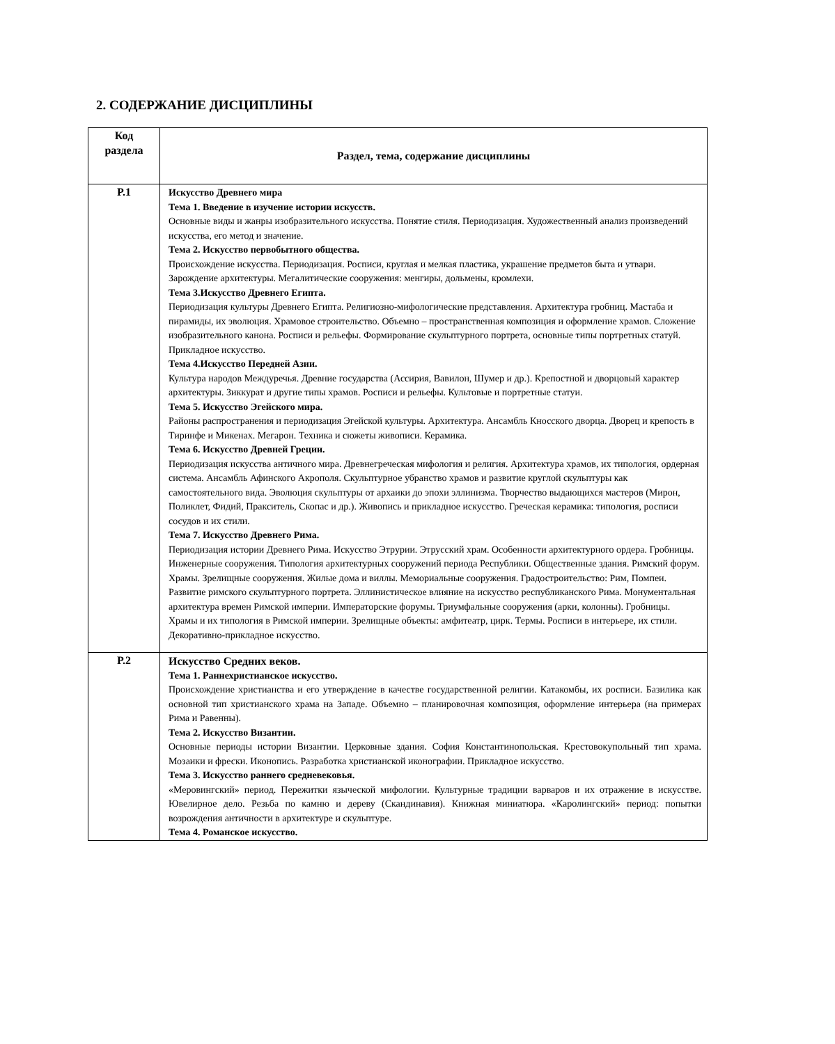2. СОДЕРЖАНИЕ ДИСЦИПЛИНЫ
| Код раздела | Раздел, тема, содержание дисциплины |
| --- | --- |
| Р.1 | Искусство Древнего мира Тема 1. Введение в изучение истории искусств. Основные виды и жанры изобразительного искусства. Понятие стиля. Периодизация. Художественный анализ произведений искусства, его метод и значение. Тема 2. Искусство первобытного общества. Происхождение искусства. Периодизация. Росписи, круглая и мелкая пластика, украшение предметов быта и утвари. Зарождение архитектуры. Мегалитические сооружения: менгиры, дольмены, кромлехи. Тема 3.Искусство Древнего Египта. Периодизация культуры Древнего Египта. Религиозно-мифологические представления. Архитектура гробниц. Мастаба и пирамиды, их эволюция. Храмовое строительство. Объемно – пространственная композиция и оформление храмов. Сложение изобразительного канона. Росписи и рельефы. Формирование скульптурного портрета, основные типы портретных статуй. Прикладное искусство. Тема 4.Искусство Передней Азии. Культура народов Междуречья. Древние государства (Ассирия, Вавилон, Шумер и др.). Крепостной и дворцовый характер архитектуры. Зиккурат и другие типы храмов. Росписи и рельефы. Культовые и портретные статуи. Тема 5. Искусство Эгейского мира. Районы распространения и периодизация Эгейской культуры. Архитектура. Ансамбль Кносского дворца. Дворец и крепость в Тиринфе и Микенах. Мегарон. Техника и сюжеты живописи. Керамика. Тема 6. Искусство Древней Греции. Периодизация искусства античного мира. Древнегреческая мифология и религия. Архитектура храмов, их типология, ордерная система. Ансамбль Афинского Акрополя. Скульптурное убранство храмов и развитие круглой скульптуры как самостоятельного вида. Эволюция скульптуры от архаики до эпохи эллинизма. Творчество выдающихся мастеров (Мирон, Поликлет, Фидий, Пракситель, Скопас и др.). Живопись и прикладное искусство. Греческая керамика: типология, росписи сосудов и их стили. Тема 7. Искусство Древнего Рима. Периодизация истории Древнего Рима. Искусство Этрурии. Этрусский храм. Особенности архитектурного ордера. Гробницы. Инженерные сооружения. Типология архитектурных сооружений периода Республики. Общественные здания. Римский форум. Храмы. Зрелищные сооружения. Жилые дома и виллы. Мемориальные сооружения. Градостроительство: Рим, Помпеи. Развитие римского скульптурного портрета. Эллинистическое влияние на искусство республиканского Рима. Монументальная архитектура времен Римской империи. Императорские форумы. Триумфальные сооружения (арки, колонны). Гробницы. Храмы и их типология в Римской империи. Зрелищные объекты: амфитеатр, цирк. Термы. Росписи в интерьере, их стили. Декоративно-прикладное искусство. |
| Р.2 | Искусство Средних веков. Тема 1. Раннехристианское искусство. Происхождение христианства и его утверждение в качестве государственной религии. Катакомбы, их росписи. Базилика как основной тип христианского храма на Западе. Объемно – планировочная композиция, оформление интерьера (на примерах Рима и Равенны). Тема 2. Искусство Византии. Основные периоды истории Византии. Церковные здания. София Константинопольская. Крестовокупольный тип храма. Мозаики и фрески. Иконопись. Разработка христианской иконографии. Прикладное искусство. Тема 3. Искусство раннего средневековья. «Меровингский» период. Пережитки языческой мифологии. Культурные традиции варваров и их отражение в искусстве. Ювелирное дело. Резьба по камню и дереву (Скандинавия). Книжная миниатюра. «Каролингский» период: попытки возрождения античности в архитектуре и скульптуре. Тема 4. Романское искусство. |